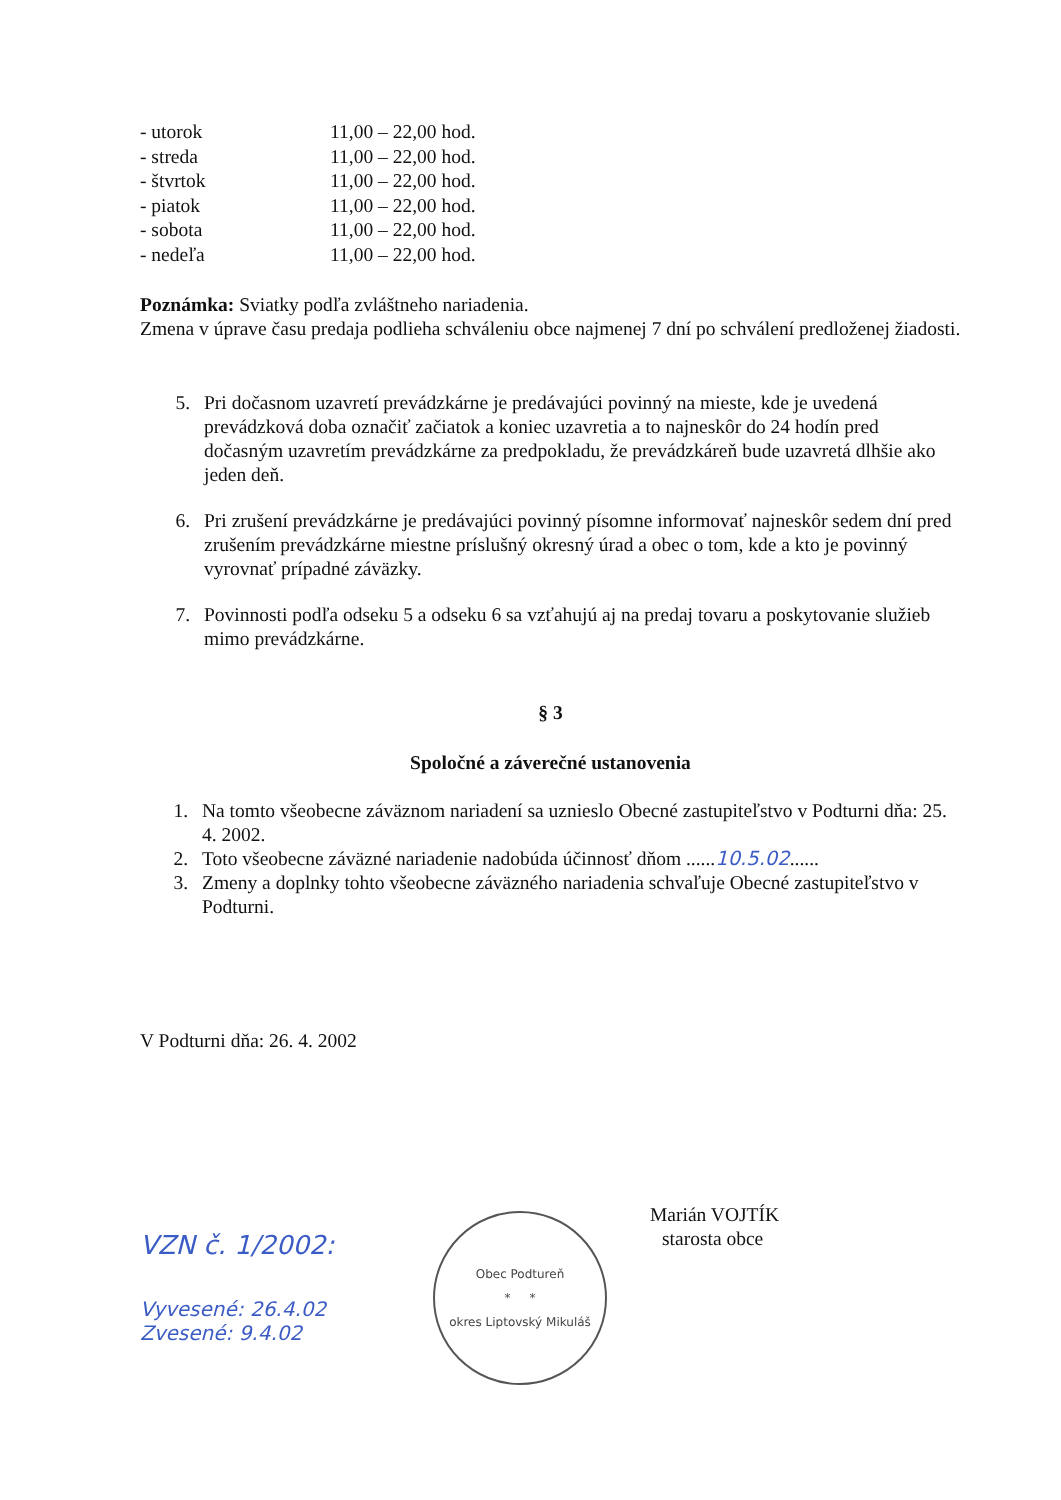| - utorok | 11,00 – 22,00 hod. |
| - streda | 11,00 – 22,00 hod. |
| - štvrtok | 11,00 – 22,00 hod. |
| - piatok | 11,00 – 22,00 hod. |
| - sobota | 11,00 – 22,00 hod. |
| - nedeľa | 11,00 – 22,00 hod. |
Poznámka: Sviatky podľa zvláštneho nariadenia.
Zmena v úprave času predaja podlieha schváleniu obce najmenej 7 dní po schválení predloženej žiadosti.
5. Pri dočasnom uzavretí prevádzkárne je predávajúci povinný na mieste, kde je uvedená prevádzková doba označiť začiatok a koniec uzavretia a to najneskôr do 24 hodín pred dočasným uzavretím prevádzkárne za predpokladu, že prevádzkáreň bude uzavretá dlhšie ako jeden deň.
6. Pri zrušení prevádzkárne je predávajúci povinný písomne informovať najneskôr sedem dní pred zrušením prevádzkárne miestne príslušný okresný úrad a obec o tom, kde a kto je povinný vyrovnať prípadné záväzky.
7. Povinnosti podľa odseku 5 a odseku 6 sa vzťahujú aj na predaj tovaru a poskytovanie služieb mimo prevádzkárne.
§ 3
Spoločné a záverečné ustanovenia
1. Na tomto všeobecne záväznom nariadení sa uznieslo Obecné zastupiteľstvo v Podturni dňa: 25. 4. 2002.
2. Toto všeobecne záväzné nariadenie nadobúda účinnosť dňom ......10.5.02......
3. Zmeny a doplnky tohto všeobecne záväzného nariadenia schvaľuje Obecné zastupiteľstvo v Podturni.
V Podturni dňa: 26. 4. 2002
VZN č. 1/2002:
Vyvesené: 26.4.02
Zvesené: 9.4.02
Obec Podtureň
* *
okres Liptovský Mikuláš
Marián VOJTÍK
starosta obce